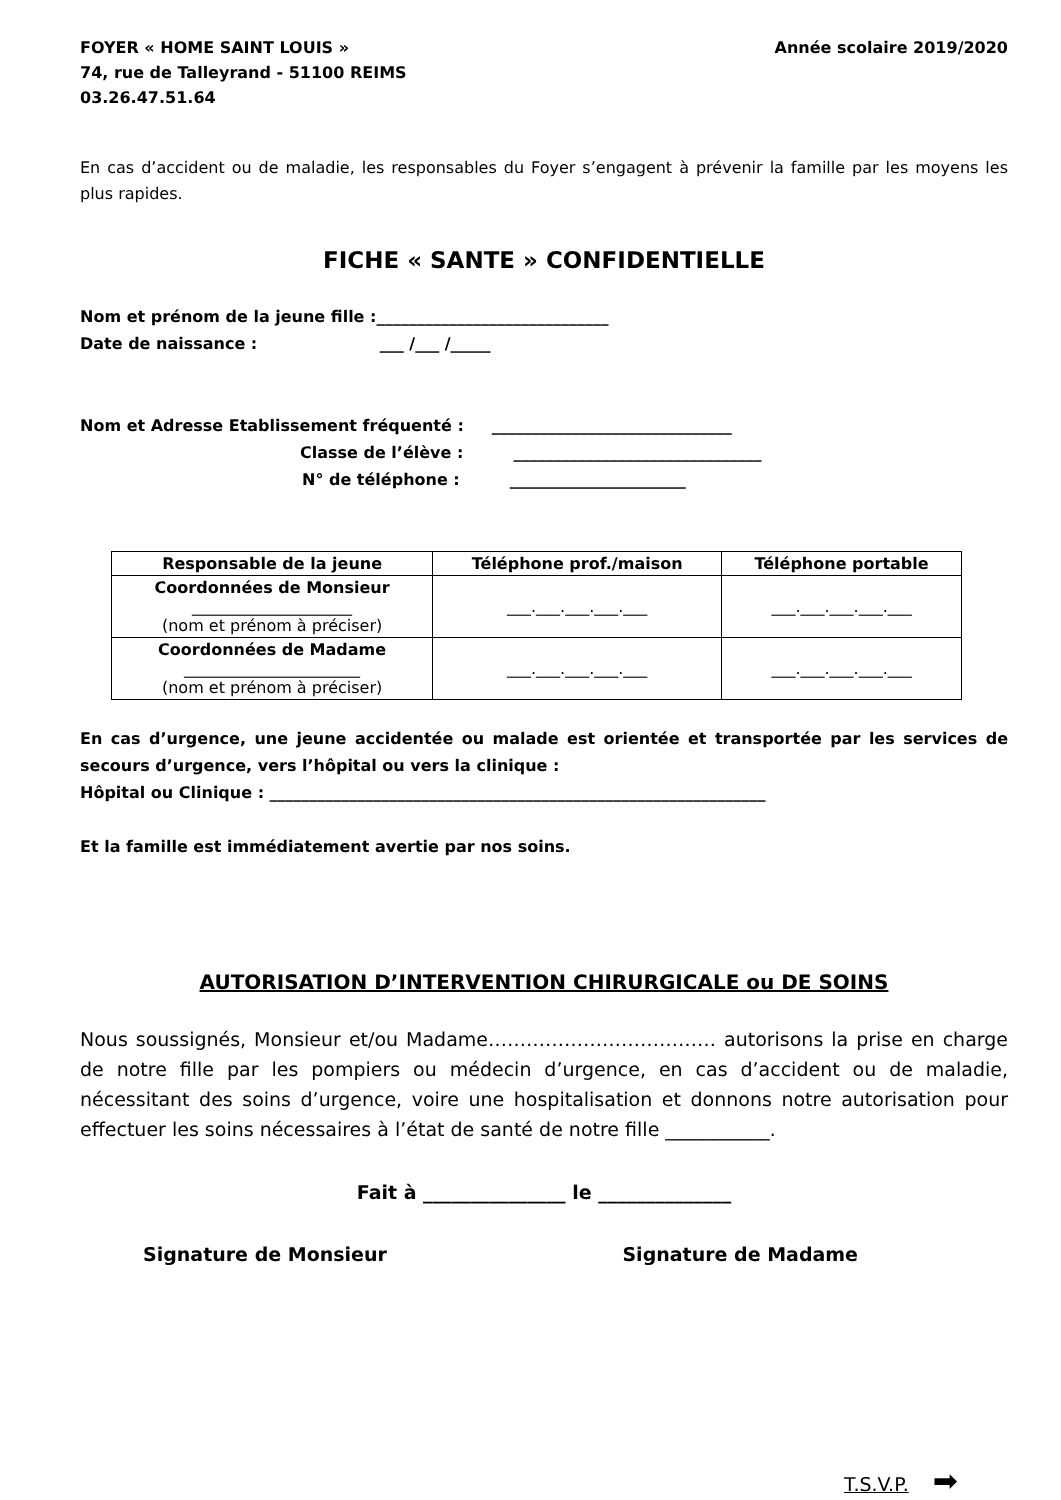FOYER « HOME SAINT LOUIS »
74, rue de Talleyrand - 51100 REIMS
03.26.47.51.64
Année scolaire 2019/2020
En cas d’accident ou de maladie, les responsables du Foyer s’engagent à prévenir la famille par les moyens les plus rapides.
FICHE « SANTE » CONFIDENTIELLE
Nom et prénom de la jeune fille :_____________________________
Date de naissance : ___ /___ /_____
Nom et Adresse Etablissement fréquenté : ______________________________
Classe de l’élève : _______________________________
N° de téléphone : ______________________
| Responsable de la jeune | Téléphone prof./maison | Téléphone portable |
| --- | --- | --- |
| Coordonnées de Monsieur ____________________ (nom et prénom à préciser) | ___.___.___.___.___ | ___.___.___.___.___ |
| Coordonnées de Madame ______________________ (nom et prénom à préciser) | ___.___.___.___.___ | ___.___.___.___.___ |
En cas d’urgence, une jeune accidentée ou malade est orientée et transportée par les services de secours d’urgence, vers l’hôpital ou vers la clinique :
Hôpital ou Clinique : ______________________________________________________________
Et la famille est immédiatement avertie par nos soins.
AUTORISATION D’INTERVENTION CHIRURGICALE ou DE SOINS
Nous soussignés, Monsieur et/ou Madame……………………………… autorisons la prise en charge de notre fille par les pompiers ou médecin d’urgence, en cas d’accident ou de maladie, nécessitant des soins d’urgence, voire une hospitalisation et donnons notre autorisation pour effectuer les soins nécessaires à l’état de santé de notre fille ___________.
Fait à _______________ le ______________
Signature de Monsieur Signature de Madame
T.S.V.P. ➡